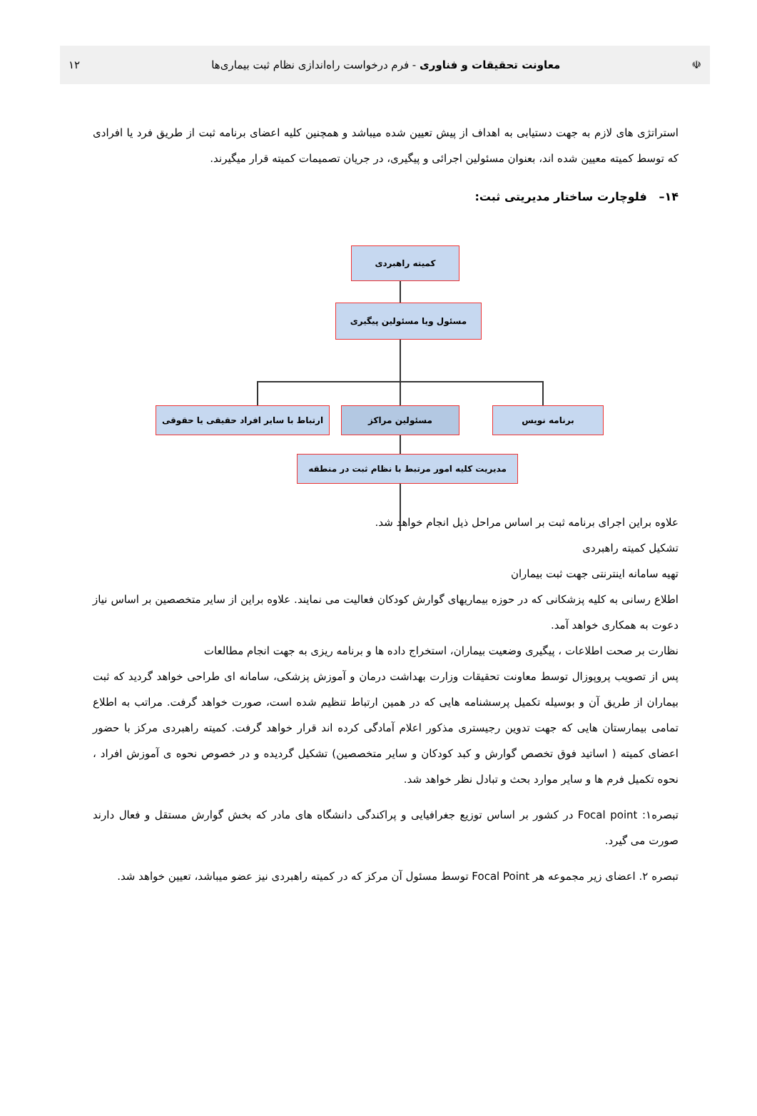☫ معاونت تحقیقات و فناوری - فرم درخواست راه‌اندازی نظام ثبت بیماری‌ها ۱۲
استراتژی های لازم به جهت دستیابی به اهداف از پیش تعیین شده میباشد و همچنین کلیه اعضای برنامه ثبت از طریق فرد یا افرادی که توسط کمیته معیین شده اند، بعنوان مسئولین اجرائی و پیگیری، در جریان تصمیمات کمیته قرار میگیرند.
۱۴– فلوچارت ساختار مدیریتی ثبت:
کمیته راهبردی
مسئول ویا مسئولین پیگیری
ارتباط با سایر افراد حقیقی یا حقوقی
مسئولین مراکز برنامه نویس
مدیریت کلیه امور مرتبط با نظام ثبت در منطقه
علاوه براین اجرای برنامه ثبت بر اساس مراحل ذیل انجام خواهد شد.
تشکیل کمیته راهبردی
تهیه سامانه اینترنتی جهت ثبت بیماران
اطلاع رسانی به کلیه پزشکانی که در حوزه بیماریهای گوارش کودکان فعالیت می نمایند. علاوه براین از سایر متخصصین بر اساس نیاز دعوت به همکاری خواهد آمد.
نظارت بر صحت اطلاعات ، پیگیری وضعیت بیماران، استخراج داده ها و برنامه ریزی به جهت انجام مطالعات
پس از تصویب پروپوزال توسط معاونت تحقیقات وزارت بهداشت درمان و آموزش پزشکی، سامانه ای طراحی خواهد گردید که ثبت بیماران از طریق آن و بوسیله تکمیل پرسشنامه هایی که در همین ارتباط تنظیم شده است، صورت خواهد گرفت. مراتب به اطلاع تمامی بیمارستان هایی که جهت تدوین رجیستری مذکور اعلام آمادگی کرده اند قرار خواهد گرفت. کمیته راهبردی مرکز با حضور اعضای کمیته ( اساتید فوق تخصص گوارش و کبد کودکان و سایر متخصصین) تشکیل گردیده و در خصوص نحوه ی آموزش افراد ، نحوه تکمیل فرم ها و سایر موارد بحث و تبادل نظر خواهد شد.
تبصره۱: Focal point در کشور بر اساس توزیع جغرافیایی و پراکندگی دانشگاه های مادر که بخش گوارش مستقل و فعال دارند صورت می گیرد.
تبصره ۲. اعضای زیر مجموعه هر Focal Point توسط مسئول آن مرکز که در کمیته راهبردی نیز عضو میباشد، تعیین خواهد شد.